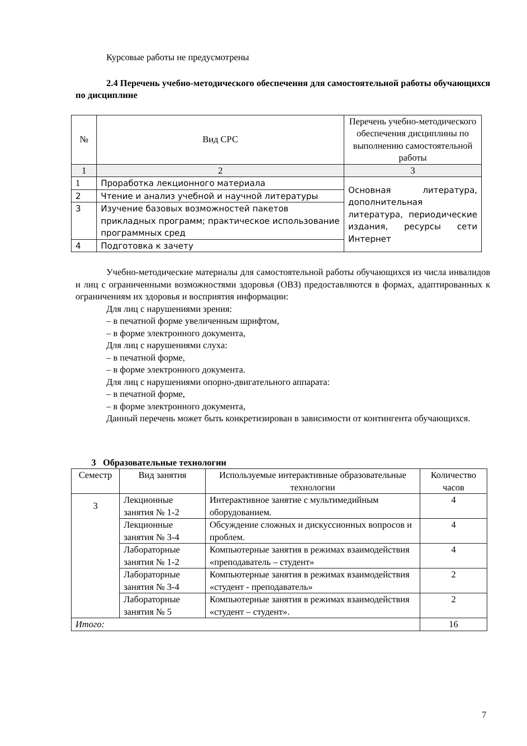Курсовые работы не предусмотрены
2.4 Перечень учебно-методического обеспечения для самостоятельной работы обучающихся по дисциплине
| № | Вид СРС | Перечень учебно-методического обеспечения дисциплины по выполнению самостоятельной работы |
| --- | --- | --- |
| 1 | 2 | 3 |
| 1 | Проработка лекционного материала | Основная литература, дополнительная литература, периодические издания, ресурсы сети Интернет |
| 2 | Чтение и анализ учебной и научной литературы | |
| 3 | Изучение базовых возможностей пакетов прикладных программ; практическое использование программных сред | |
| 4 | Подготовка к зачету | |
Учебно-методические материалы для самостоятельной работы обучающихся из числа инвалидов и лиц с ограниченными возможностями здоровья (ОВЗ) предоставляются в формах, адаптированных к ограничениям их здоровья и восприятия информации:
Для лиц с нарушениями зрения:
– в печатной форме увеличенным шрифтом,
– в форме электронного документа,
Для лиц с нарушениями слуха:
– в печатной форме,
– в форме электронного документа.
Для лиц с нарушениями опорно-двигательного аппарата:
– в печатной форме,
– в форме электронного документа,
Данный перечень может быть конкретизирован в зависимости от контингента обучающихся.
3 Образовательные технологии
| Семестр | Вид занятия | Используемые интерактивные образовательные технологии | Количество часов |
| --- | --- | --- | --- |
| 3 | Лекционные занятия № 1-2 | Интерактивное занятие с мультимедийным оборудованием. | 4 |
| | Лекционные занятия № 3-4 | Обсуждение сложных и дискуссионных вопросов и проблем. | 4 |
| | Лабораторные занятия № 1-2 | Компьютерные занятия в режимах взаимодействия «преподаватель – студент» | 4 |
| | Лабораторные занятия № 3-4 | Компьютерные занятия в режимах взаимодействия «студент - преподаватель» | 2 |
| | Лабораторные занятия № 5 | Компьютерные занятия в режимах взаимодействия «студент – студент». | 2 |
| Итого: | | | 16 |
7